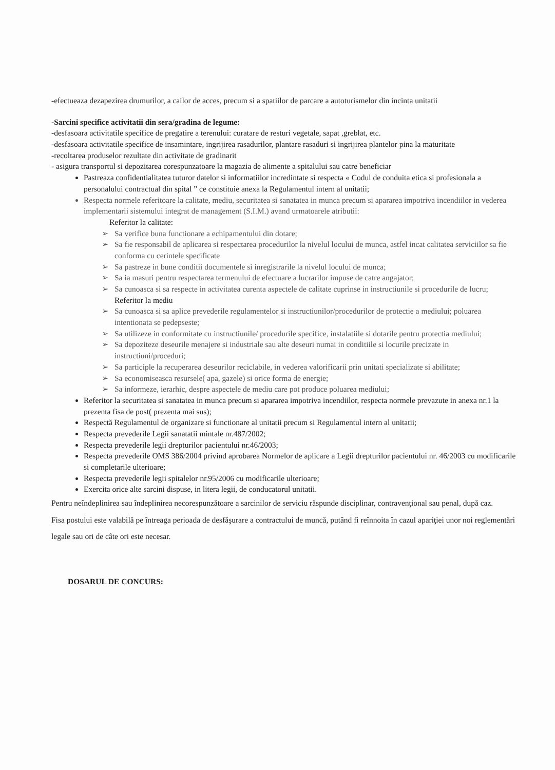-efectueaza dezapezirea drumurilor, a cailor de acces, precum si a spatiilor de parcare a autoturismelor din incinta unitatii
-Sarcini specifice activitatii din sera/gradina de legume:
-desfasoara activitatile specifice de pregatire a terenului: curatare de resturi vegetale, sapat ,greblat, etc.
-desfasoara activitatile specifice de insamintare, ingrijirea rasadurilor, plantare rasaduri si ingrijirea plantelor pina la maturitate
-recoltarea produselor rezultate din activitate de gradinarit
- asigura transportul si depozitarea corespunzatoare la magazia de alimente a spitalului sau catre beneficiar
Pastreaza confidentialitatea tuturor datelor si informatiilor incredintate si respecta « Codul de conduita etica si profesionala a personalului contractual din spital ” ce constituie anexa la Regulamentul intern al unitatii;
Respecta normele referitoare la calitate, mediu, securitatea si sanatatea in munca precum si apararea impotriva incendiilor in vederea implementarii sistemului integrat de management (S.I.M.) avand urmatoarele atributii:
Referitor la calitate:
➢ Sa verifice buna functionare a echipamentului din dotare;
➢ Sa fie responsabil de aplicarea si respectarea procedurilor la nivelul locului de munca, astfel incat calitatea serviciilor sa fie conforma cu cerintele specificate
➢ Sa pastreze in bune conditii documentele si inregistrarile la nivelul locului de munca;
➢ Sa ia masuri pentru respectarea termenului de efectuare a lucrarilor impuse de catre angajator;
➢ Sa cunoasca si sa respecte in activitatea curenta aspectele de calitate cuprinse in instructiunile si procedurile de lucru;
Referitor la mediu
➢ Sa cunoasca si sa aplice prevederile regulamentelor si instructiunilor/procedurilor de protectie a mediului; poluarea intentionata se pedepseste;
➢ Sa utilizeze in conformitate cu instructiunile/ procedurile specifice, instalatiile si dotarile pentru protectia mediului;
➢ Sa depoziteze deseurile menajere si industriale sau alte deseuri numai in conditiile si locurile precizate in instructiuni/proceduri;
➢ Sa participle la recuperarea deseurilor reciclabile, in vederea valorificarii prin unitati specializate si abilitate;
➢ Sa economiseasca resursele( apa, gazele) si orice forma de energie;
➢ Sa informeze, ierarhic, despre aspectele de mediu care pot produce poluarea mediului;
Referitor la securitatea si sanatatea in munca precum si apararea impotriva incendiilor, respecta normele prevazute in anexa nr.1 la prezenta fisa de post( prezenta mai sus);
Respectă Regulamentul de organizare si functionare al unitatii precum si Regulamentul intern al unitatii;
Respecta prevederile Legii sanatatii mintale nr.487/2002;
Respecta prevederile legii drepturilor pacientului nr.46/2003;
Respecta prevederile OMS 386/2004 privind aprobarea Normelor de aplicare a Legii drepturilor pacientului nr. 46/2003 cu modificarile si completarile ulterioare;
Respecta prevederile legii spitalelor nr.95/2006 cu modificarile ulterioare;
Exercita orice alte sarcini dispuse, in litera legii, de conducatorul unitatii.
Pentru neîndeplinirea sau îndeplinirea necorespunzătoare a sarcinilor de serviciu răspunde disciplinar, contravenţional sau penal, după caz.
Fisa postului este valabilă pe întreaga perioada de desfăşurare a contractului de muncă, putând fi reînnoita în cazul apariţiei unor noi reglementări legale sau ori de câte ori este necesar.
DOSARUL DE CONCURS: